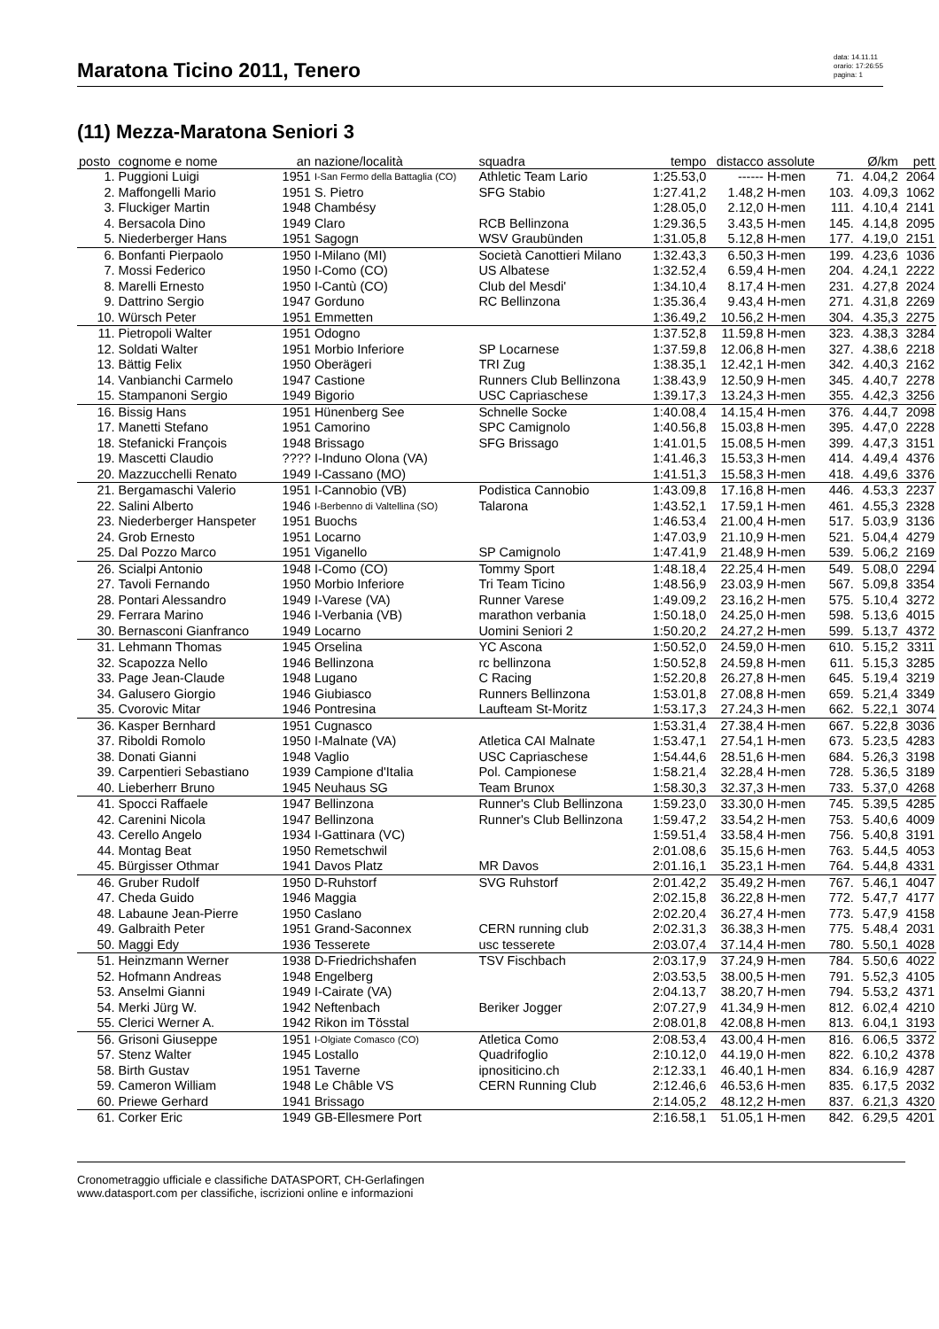Maratona Ticino 2011, Tenero
data: 14.11.11
orario: 17:26:55
pagina: 1
(11) Mezza-Maratona Seniori 3
| posto | cognome e nome | an | nazione/località | squadra | tempo | distacco | assolute | | Ø/km | pett |
| --- | --- | --- | --- | --- | --- | --- | --- | --- | --- | --- |
| 1. | Puggioni Luigi | 1951 | I-San Fermo della Battaglia (CO) | Athletic Team Lario | 1:25.53,0 | ------ | H-men | 71. | 4.04,2 | 2064 |
| 2. | Maffongelli Mario | 1951 | S. Pietro | SFG Stabio | 1:27.41,2 | 1.48,2 | H-men | 103. | 4.09,3 | 1062 |
| 3. | Fluckiger Martin | 1948 | Chambésy | | 1:28.05,0 | 2.12,0 | H-men | 111. | 4.10,4 | 2141 |
| 4. | Bersacola Dino | 1949 | Claro | RCB Bellinzona | 1:29.36,5 | 3.43,5 | H-men | 145. | 4.14,8 | 2095 |
| 5. | Niederberger Hans | 1951 | Sagogn | WSV Graubünden | 1:31.05,8 | 5.12,8 | H-men | 177. | 4.19,0 | 2151 |
| 6. | Bonfanti Pierpaolo | 1950 | I-Milano (MI) | Società Canottieri Milano | 1:32.43,3 | 6.50,3 | H-men | 199. | 4.23,6 | 1036 |
| 7. | Mossi Federico | 1950 | I-Como (CO) | US Albatese | 1:32.52,4 | 6.59,4 | H-men | 204. | 4.24,1 | 2222 |
| 8. | Marelli Ernesto | 1950 | I-Cantù (CO) | Club del Mesdi' | 1:34.10,4 | 8.17,4 | H-men | 231. | 4.27,8 | 2024 |
| 9. | Dattrino Sergio | 1947 | Gorduno | RC Bellinzona | 1:35.36,4 | 9.43,4 | H-men | 271. | 4.31,8 | 2269 |
| 10. | Würsch Peter | 1951 | Emmetten | | 1:36.49,2 | 10.56,2 | H-men | 304. | 4.35,3 | 2275 |
| 11. | Pietropoli Walter | 1951 | Odogno | | 1:37.52,8 | 11.59,8 | H-men | 323. | 4.38,3 | 3284 |
| 12. | Soldati Walter | 1951 | Morbio Inferiore | SP Locarnese | 1:37.59,8 | 12.06,8 | H-men | 327. | 4.38,6 | 2218 |
| 13. | Bättig Felix | 1950 | Oberägeri | TRI Zug | 1:38.35,1 | 12.42,1 | H-men | 342. | 4.40,3 | 2162 |
| 14. | Vanbianchi Carmelo | 1947 | Castione | Runners Club Bellinzona | 1:38.43,9 | 12.50,9 | H-men | 345. | 4.40,7 | 2278 |
| 15. | Stampanoni Sergio | 1949 | Bigorio | USC Capriaschese | 1:39.17,3 | 13.24,3 | H-men | 355. | 4.42,3 | 3256 |
| 16. | Bissig Hans | 1951 | Hünenberg See | Schnelle Socke | 1:40.08,4 | 14.15,4 | H-men | 376. | 4.44,7 | 2098 |
| 17. | Manetti Stefano | 1951 | Camorino | SPC Camignolo | 1:40.56,8 | 15.03,8 | H-men | 395. | 4.47,0 | 2228 |
| 18. | Stefanicki François | 1948 | Brissago | SFG Brissago | 1:41.01,5 | 15.08,5 | H-men | 399. | 4.47,3 | 3151 |
| 19. | Mascetti Claudio | ???? | I-Induno Olona (VA) | | 1:41.46,3 | 15.53,3 | H-men | 414. | 4.49,4 | 4376 |
| 20. | Mazzucchelli Renato | 1949 | I-Cassano (MO) | | 1:41.51,3 | 15.58,3 | H-men | 418. | 4.49,6 | 3376 |
| 21. | Bergamaschi Valerio | 1951 | I-Cannobio (VB) | Podistica Cannobio | 1:43.09,8 | 17.16,8 | H-men | 446. | 4.53,3 | 2237 |
| 22. | Salini Alberto | 1946 | I-Berbenno di Valtellina (SO) | Talarona | 1:43.52,1 | 17.59,1 | H-men | 461. | 4.55,3 | 2328 |
| 23. | Niederberger Hanspeter | 1951 | Buochs | | 1:46.53,4 | 21.00,4 | H-men | 517. | 5.03,9 | 3136 |
| 24. | Grob Ernesto | 1951 | Locarno | | 1:47.03,9 | 21.10,9 | H-men | 521. | 5.04,4 | 4279 |
| 25. | Dal Pozzo Marco | 1951 | Viganello | SP Camignolo | 1:47.41,9 | 21.48,9 | H-men | 539. | 5.06,2 | 2169 |
| 26. | Scialpi Antonio | 1948 | I-Como (CO) | Tommy Sport | 1:48.18,4 | 22.25,4 | H-men | 549. | 5.08,0 | 2294 |
| 27. | Tavoli Fernando | 1950 | Morbio Inferiore | Tri Team Ticino | 1:48.56,9 | 23.03,9 | H-men | 567. | 5.09,8 | 3354 |
| 28. | Pontari Alessandro | 1949 | I-Varese (VA) | Runner Varese | 1:49.09,2 | 23.16,2 | H-men | 575. | 5.10,4 | 3272 |
| 29. | Ferrara Marino | 1946 | I-Verbania (VB) | marathon verbania | 1:50.18,0 | 24.25,0 | H-men | 598. | 5.13,6 | 4015 |
| 30. | Bernasconi Gianfranco | 1949 | Locarno | Uomini Seniori 2 | 1:50.20,2 | 24.27,2 | H-men | 599. | 5.13,7 | 4372 |
| 31. | Lehmann Thomas | 1945 | Orselina | YC Ascona | 1:50.52,0 | 24.59,0 | H-men | 610. | 5.15,2 | 3311 |
| 32. | Scapozza Nello | 1946 | Bellinzona | rc bellinzona | 1:50.52,8 | 24.59,8 | H-men | 611. | 5.15,3 | 3285 |
| 33. | Page Jean-Claude | 1948 | Lugano | C Racing | 1:52.20,8 | 26.27,8 | H-men | 645. | 5.19,4 | 3219 |
| 34. | Galusero Giorgio | 1946 | Giubiasco | Runners Bellinzona | 1:53.01,8 | 27.08,8 | H-men | 659. | 5.21,4 | 3349 |
| 35. | Cvorovic Mitar | 1946 | Pontresina | Laufteam St-Moritz | 1:53.17,3 | 27.24,3 | H-men | 662. | 5.22,1 | 3074 |
| 36. | Kasper Bernhard | 1951 | Cugnasco | | 1:53.31,4 | 27.38,4 | H-men | 667. | 5.22,8 | 3036 |
| 37. | Riboldi Romolo | 1950 | I-Malnate (VA) | Atletica CAI Malnate | 1:53.47,1 | 27.54,1 | H-men | 673. | 5.23,5 | 4283 |
| 38. | Donati Gianni | 1948 | Vaglio | USC Capriaschese | 1:54.44,6 | 28.51,6 | H-men | 684. | 5.26,3 | 3198 |
| 39. | Carpentieri Sebastiano | 1939 | Campione d'Italia | Pol. Campionese | 1:58.21,4 | 32.28,4 | H-men | 728. | 5.36,5 | 3189 |
| 40. | Lieberherr Bruno | 1945 | Neuhaus SG | Team Brunox | 1:58.30,3 | 32.37,3 | H-men | 733. | 5.37,0 | 4268 |
| 41. | Spocci Raffaele | 1947 | Bellinzona | Runner's Club Bellinzona | 1:59.23,0 | 33.30,0 | H-men | 745. | 5.39,5 | 4285 |
| 42. | Carenini Nicola | 1947 | Bellinzona | Runner's Club Bellinzona | 1:59.47,2 | 33.54,2 | H-men | 753. | 5.40,6 | 4009 |
| 43. | Cerello Angelo | 1934 | I-Gattinara (VC) | | 1:59.51,4 | 33.58,4 | H-men | 756. | 5.40,8 | 3191 |
| 44. | Montag Beat | 1950 | Remetschwil | | 2:01.08,6 | 35.15,6 | H-men | 763. | 5.44,5 | 4053 |
| 45. | Bürgisser Othmar | 1941 | Davos Platz | MR Davos | 2:01.16,1 | 35.23,1 | H-men | 764. | 5.44,8 | 4331 |
| 46. | Gruber Rudolf | 1950 | D-Ruhstorf | SVG Ruhstorf | 2:01.42,2 | 35.49,2 | H-men | 767. | 5.46,1 | 4047 |
| 47. | Cheda Guido | 1946 | Maggia | | 2:02.15,8 | 36.22,8 | H-men | 772. | 5.47,7 | 4177 |
| 48. | Labaune Jean-Pierre | 1950 | Caslano | | 2:02.20,4 | 36.27,4 | H-men | 773. | 5.47,9 | 4158 |
| 49. | Galbraith Peter | 1951 | Grand-Saconnex | CERN running club | 2:02.31,3 | 36.38,3 | H-men | 775. | 5.48,4 | 2031 |
| 50. | Maggi Edy | 1936 | Tesserete | usc tesserete | 2:03.07,4 | 37.14,4 | H-men | 780. | 5.50,1 | 4028 |
| 51. | Heinzmann Werner | 1938 | D-Friedrichshafen | TSV Fischbach | 2:03.17,9 | 37.24,9 | H-men | 784. | 5.50,6 | 4022 |
| 52. | Hofmann Andreas | 1948 | Engelberg | | 2:03.53,5 | 38.00,5 | H-men | 791. | 5.52,3 | 4105 |
| 53. | Anselmi Gianni | 1949 | I-Cairate (VA) | | 2:04.13,7 | 38.20,7 | H-men | 794. | 5.53,2 | 4371 |
| 54. | Merki Jürg W. | 1942 | Neftenbach | Beriker Jogger | 2:07.27,9 | 41.34,9 | H-men | 812. | 6.02,4 | 4210 |
| 55. | Clerici Werner A. | 1942 | Rikon im Tösstal | | 2:08.01,8 | 42.08,8 | H-men | 813. | 6.04,1 | 3193 |
| 56. | Grisoni Giuseppe | 1951 | I-Olgiate Comasco (CO) | Atletica Como | 2:08.53,4 | 43.00,4 | H-men | 816. | 6.06,5 | 3372 |
| 57. | Stenz Walter | 1945 | Lostallo | Quadrifoglio | 2:10.12,0 | 44.19,0 | H-men | 822. | 6.10,2 | 4378 |
| 58. | Birth Gustav | 1951 | Taverne | ipnositicino.ch | 2:12.33,1 | 46.40,1 | H-men | 834. | 6.16,9 | 4287 |
| 59. | Cameron William | 1948 | Le Châble VS | CERN Running Club | 2:12.46,6 | 46.53,6 | H-men | 835. | 6.17,5 | 2032 |
| 60. | Priewe Gerhard | 1941 | Brissago | | 2:14.05,2 | 48.12,2 | H-men | 837. | 6.21,3 | 4320 |
| 61. | Corker Eric | 1949 | GB-Ellesmere Port | | 2:16.58,1 | 51.05,1 | H-men | 842. | 6.29,5 | 4201 |
Cronometraggio ufficiale e classifiche DATASPORT, CH-Gerlafingen
www.datasport.com per classifiche, iscrizioni online e informazioni